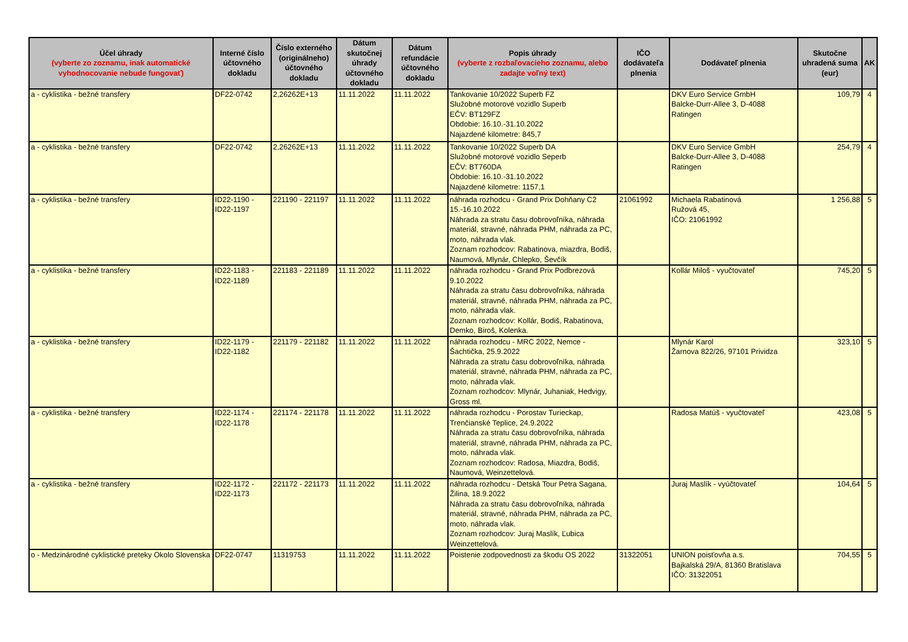| Účel úhrady (vyberte zo zoznamu, inak automatické vyhodnocovanie nebude fungovať) | Interné číslo účtovného dokladu | Číslo externého (originálneho) účtovného dokladu | Dátum skutočnej úhrady účtovného dokladu | Dátum refundácie účtovného dokladu | Popis úhrady (vyberte z rozbaľovacieho zoznamu, alebo zadajte voľný text) | IČO dodávateľa plnenia | Dodávateľ plnenia | Skutočne uhradená suma (eur) | AK |
| --- | --- | --- | --- | --- | --- | --- | --- | --- | --- |
| a - cyklistika - bežné transfery | DF22-0742 | 2,26262E+13 | 11.11.2022 | 11.11.2022 | Tankovanie 10/2022 Superb FZ Služobné motorové vozidlo Superb EČV: BT129FZ Obdobie: 16.10.-31.10.2022 Najazdené kilometre: 845,7 | | DKV Euro Service GmbH Balcke-Durr-Allee 3, D-4088 Ratingen | 109,79 | 4 |
| a - cyklistika - bežné transfery | DF22-0742 | 2,26262E+13 | 11.11.2022 | 11.11.2022 | Tankovanie 10/2022 Superb DA Služobné motorové vozidlo Seperb EČV: BT760DA Obdobie: 16.10.-31.10.2022 Najazdené kilometre: 1157,1 | | DKV Euro Service GmbH Balcke-Durr-Allee 3, D-4088 Ratingen | 254,79 | 4 |
| a - cyklistika - bežné transfery | ID22-1190 - ID22-1197 | 221190 - 221197 | 11.11.2022 | 11.11.2022 | náhrada rozhodcu - Grand Prix Dohňany C2 15.-16.10.2022 Náhrada za stratu času dobrovoľníka, náhrada materiál, stravné, náhrada PHM, náhrada za PC, moto, náhrada vlak. Zoznam rozhodcov: Rabatinova, miazdra, Bodiš, Naumová, Mlynár, Chlepko, Ševčík | 21061992 | Michaela Rabatinová Ružová 45, IČO: 21061992 | 1 256,88 | 5 |
| a - cyklistika - bežné transfery | ID22-1183 - ID22-1189 | 221183 - 221189 | 11.11.2022 | 11.11.2022 | náhrada rozhodcu - Grand Prix Podbrezová 9.10.2022 Náhrada za stratu času dobrovoľníka, náhrada materiál, stravné, náhrada PHM, náhrada za PC, moto, náhrada vlak. Zoznam rozhodcov: Kollár, Bodiš, Rabatinova, Demko, Biroš, Kolenka. | | Kollár Miloš - vyučtovateľ | 745,20 | 5 |
| a - cyklistika - bežné transfery | ID22-1179 - ID22-1182 | 221179 - 221182 | 11.11.2022 | 11.11.2022 | náhrada rozhodcu - MRC 2022, Nemce - Šachtička, 25.9.2022 Náhrada za stratu času dobrovoľníka, náhrada materiál, stravné, náhrada PHM, náhrada za PC, moto, náhrada vlak. Zoznam rozhodcov: Mlynár, Juhaniak, Hedvigy, Gross ml. | | Mlynár Karol Žarnova 822/26, 97101 Prividza | 323,10 | 5 |
| a - cyklistika - bežné transfery | ID22-1174 - ID22-1178 | 221174 - 221178 | 11.11.2022 | 11.11.2022 | náhrada rozhodcu - Porostav Turieckap, Trenčianské Teplice, 24.9.2022 Náhrada za stratu času dobrovoľníka, náhrada materiál, stravné, náhrada PHM, náhrada za PC, moto, náhrada vlak. Zoznam rozhodcov: Radosa, Miazdra, Bodiš, Naumová, Weinzettelová. | | Radosa Matúš - vyučtovateľ | 423,08 | 5 |
| a - cyklistika - bežné transfery | ID22-1172 - ID22-1173 | 221172 - 221173 | 11.11.2022 | 11.11.2022 | náhrada rozhodcu - Detská Tour Petra Sagana, Žilina, 18.9.2022 Náhrada za stratu času dobrovoľníka, náhrada materiál, stravné, náhrada PHM, náhrada za PC, moto, náhrada vlak. Zoznam rozhodcov: Juraj Maslík, Ľubica Weinzettelová. | | Juraj Maslík - vyúčtovateľ | 104,64 | 5 |
| o - Medzinárodné cyklistické preteky Okolo Slovenska | DF22-0747 | 11319753 | 11.11.2022 | 11.11.2022 | Poistenie zodpovednosti za škodu OS 2022 | 31322051 | UNION poisťovňa a.s. Bajkalská 29/A, 81360 Bratislava IČO: 31322051 | 704,55 | 5 |